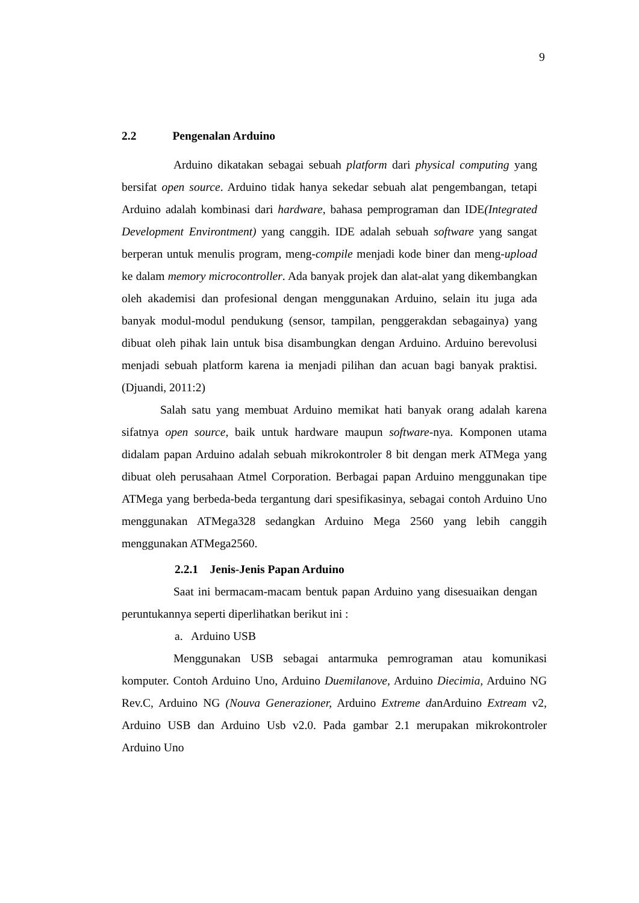9
2.2 Pengenalan Arduino
Arduino dikatakan sebagai sebuah platform dari physical computing yang bersifat open source. Arduino tidak hanya sekedar sebuah alat pengembangan, tetapi Arduino adalah kombinasi dari hardware, bahasa pemprograman dan IDE(Integrated Development Environtment) yang canggih. IDE adalah sebuah software yang sangat berperan untuk menulis program, meng-compile menjadi kode biner dan meng-upload ke dalam memory microcontroller. Ada banyak projek dan alat-alat yang dikembangkan oleh akademisi dan profesional dengan menggunakan Arduino, selain itu juga ada banyak modul-modul pendukung (sensor, tampilan, penggerakdan sebagainya) yang dibuat oleh pihak lain untuk bisa disambungkan dengan Arduino. Arduino berevolusi menjadi sebuah platform karena ia menjadi pilihan dan acuan bagi banyak praktisi. (Djuandi, 2011:2)
Salah satu yang membuat Arduino memikat hati banyak orang adalah karena sifatnya open source, baik untuk hardware maupun software-nya. Komponen utama didalam papan Arduino adalah sebuah mikrokontroler 8 bit dengan merk ATMega yang dibuat oleh perusahaan Atmel Corporation. Berbagai papan Arduino menggunakan tipe ATMega yang berbeda-beda tergantung dari spesifikasinya, sebagai contoh Arduino Uno menggunakan ATMega328 sedangkan Arduino Mega 2560 yang lebih canggih menggunakan ATMega2560.
2.2.1 Jenis-Jenis Papan Arduino
Saat ini bermacam-macam bentuk papan Arduino yang disesuaikan dengan peruntukannya seperti diperlihatkan berikut ini :
a. Arduino USB
Menggunakan USB sebagai antarmuka pemrograman atau komunikasi komputer. Contoh Arduino Uno, Arduino Duemilanove, Arduino Diecimia, Arduino NG Rev.C, Arduino NG (Nouva Generazioner, Arduino Extreme danArduino Extream v2, Arduino USB dan Arduino Usb v2.0. Pada gambar 2.1 merupakan mikrokontroler Arduino Uno